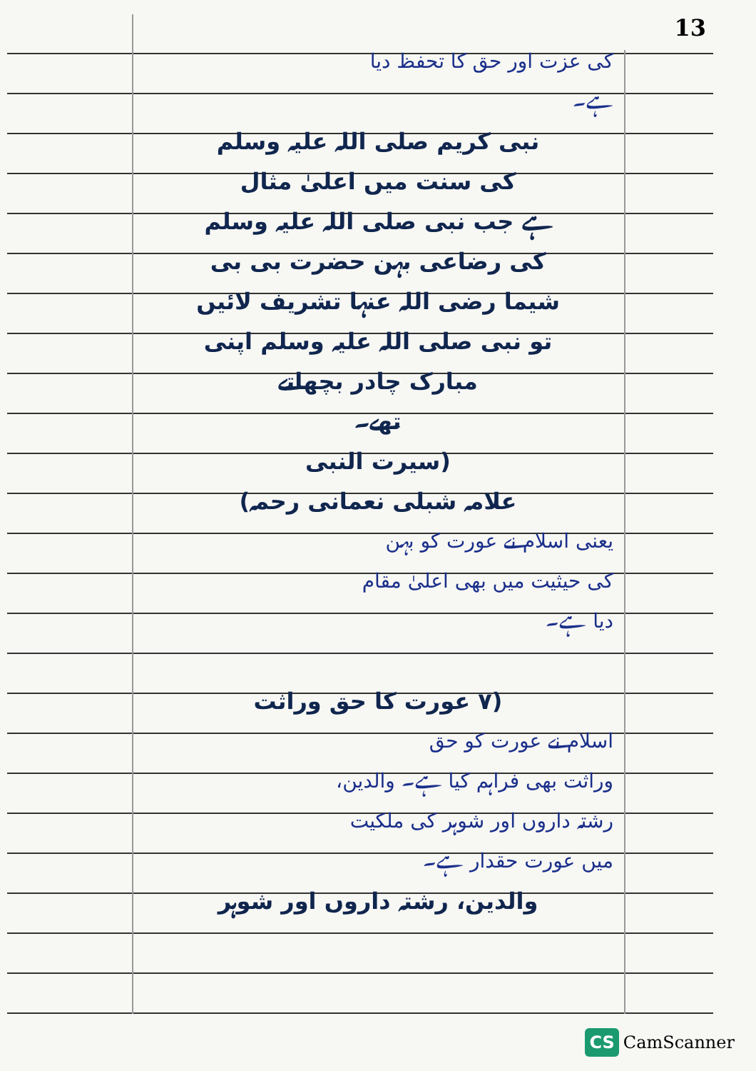13
کی عزت اور حق کا تحفظ دیا
ہے۔
نبی کریم صلی اللہ علیہ وسلم
کی سنت میں اعلیٰ مثال
ہے جب نبی صلی اللہ علیہ وسلم
کی رضاعی بہن حضرت بی بی
شیما رضی اللہ عنہا تشریف لائیں
تو نبی صلی اللہ علیہ وسلم اپنی
مبارک چادر بچھاتے
تھے۔
(سیرت النبی
علامہ شبلی نعمانی رحمہ)
یعنی اسلام نے عورت کو بہن
کی حیثیت میں بھی اعلیٰ مقام
دیا ہے۔
(۷ عورت کا حق وراثت
اسلام نے عورت کو حق
وراثت بھی فراہم کیا ہے۔ والدین،
رشتہ داروں اور شوہر کی ملکیت
میں عورت حقدار ہے۔
والدین، رشتہ داروں اور شوہر
CS CamScanner